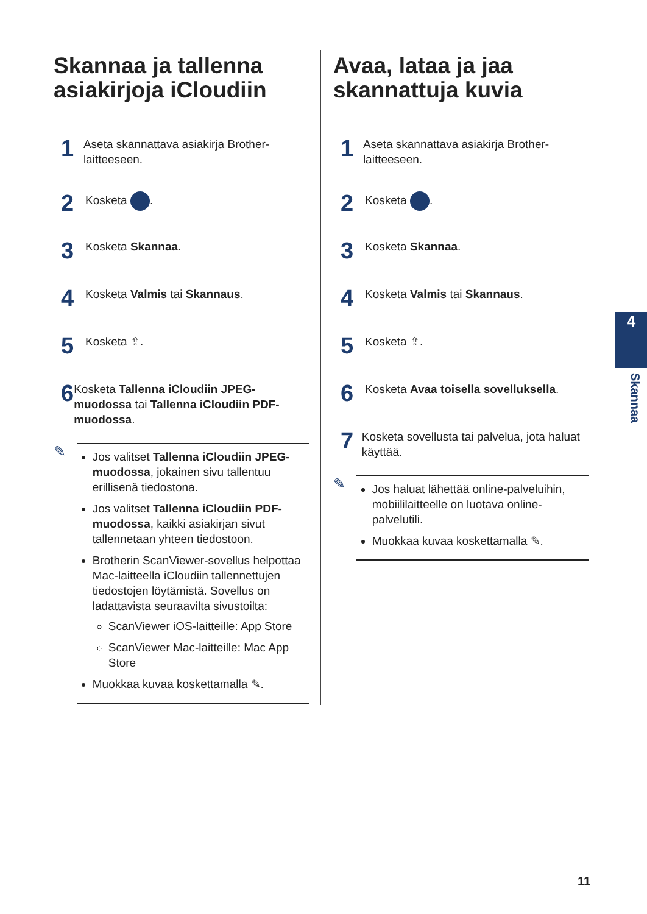Skannaa ja tallenna asiakirjoja iCloudiin
1 Aseta skannattava asiakirja Brother-laitteeseen.
2 Kosketa .
3 Kosketa Skannaa.
4 Kosketa Valmis tai Skannaus.
5 Kosketa ⇪.
6 Kosketa Tallenna iCloudiin JPEG-muodossa tai Tallenna iCloudiin PDF-muodossa.
✎
Jos valitset Tallenna iCloudiin JPEG-muodossa, jokainen sivu tallentuu erillisenä tiedostona.
Jos valitset Tallenna iCloudiin PDF-muodossa, kaikki asiakirjan sivut tallennetaan yhteen tiedostoon.
Brotherin ScanViewer-sovellus helpottaa Mac-laitteella iCloudiin tallennettujen tiedostojen löytämistä. Sovellus on ladattavista seuraavilta sivustoilta:
ScanViewer iOS-laitteille: App Store
ScanViewer Mac-laitteille: Mac App Store
Muokkaa kuvaa koskettamalla ✎.
Avaa, lataa ja jaa skannattuja kuvia
1 Aseta skannattava asiakirja Brother-laitteeseen.
2 Kosketa .
3 Kosketa Skannaa.
4 Kosketa Valmis tai Skannaus.
5 Kosketa ⇪.
6 Kosketa Avaa toisella sovelluksella.
7 Kosketa sovellusta tai palvelua, jota haluat käyttää.
✎
Jos haluat lähettää online-palveluihin, mobiililaitteelle on luotava online-palvelutili.
Muokkaa kuvaa koskettamalla ✎.
4
Skannaa
11